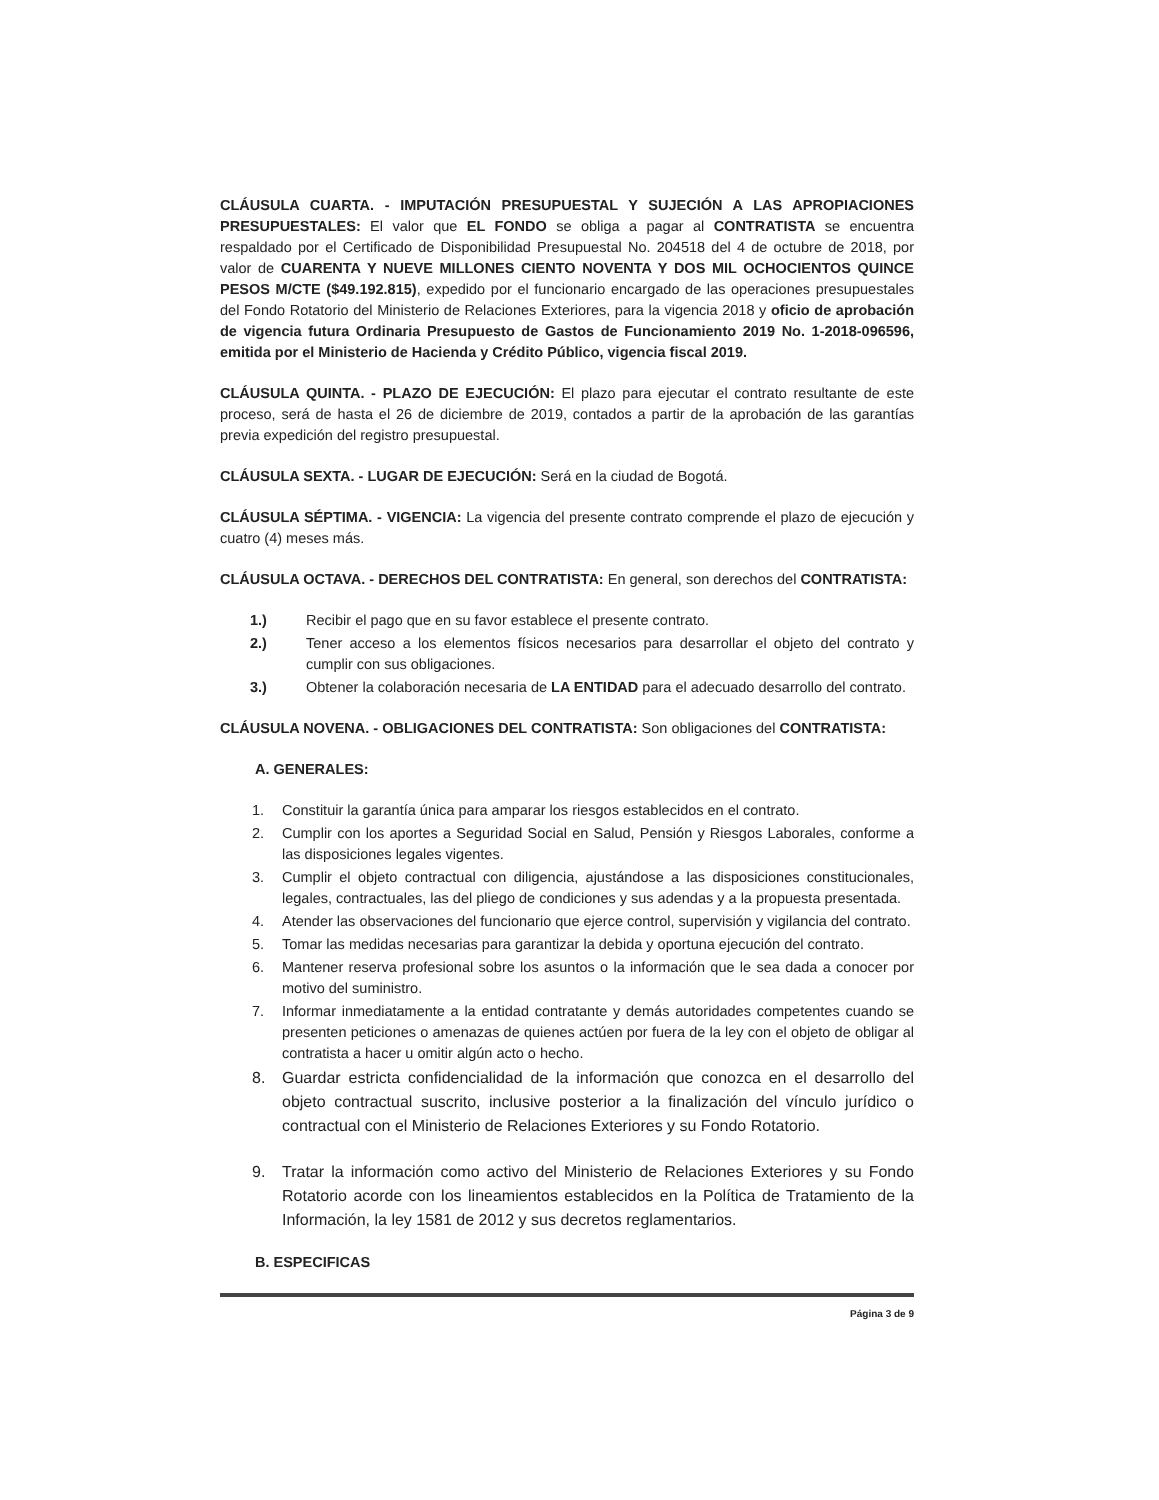CLÁUSULA CUARTA. - IMPUTACIÓN PRESUPUESTAL Y SUJECIÓN A LAS APROPIACIONES PRESUPUESTALES: El valor que EL FONDO se obliga a pagar al CONTRATISTA se encuentra respaldado por el Certificado de Disponibilidad Presupuestal No. 204518 del 4 de octubre de 2018, por valor de CUARENTA Y NUEVE MILLONES CIENTO NOVENTA Y DOS MIL OCHOCIENTOS QUINCE PESOS M/CTE ($49.192.815), expedido por el funcionario encargado de las operaciones presupuestales del Fondo Rotatorio del Ministerio de Relaciones Exteriores, para la vigencia 2018 y oficio de aprobación de vigencia futura Ordinaria Presupuesto de Gastos de Funcionamiento 2019 No. 1-2018-096596, emitida por el Ministerio de Hacienda y Crédito Público, vigencia fiscal 2019.
CLÁUSULA QUINTA. - PLAZO DE EJECUCIÓN: El plazo para ejecutar el contrato resultante de este proceso, será de hasta el 26 de diciembre de 2019, contados a partir de la aprobación de las garantías previa expedición del registro presupuestal.
CLÁUSULA SEXTA. - LUGAR DE EJECUCIÓN: Será en la ciudad de Bogotá.
CLÁUSULA SÉPTIMA. - VIGENCIA: La vigencia del presente contrato comprende el plazo de ejecución y cuatro (4) meses más.
CLÁUSULA OCTAVA. - DERECHOS DEL CONTRATISTA: En general, son derechos del CONTRATISTA:
1.) Recibir el pago que en su favor establece el presente contrato.
2.) Tener acceso a los elementos físicos necesarios para desarrollar el objeto del contrato y cumplir con sus obligaciones.
3.) Obtener la colaboración necesaria de LA ENTIDAD para el adecuado desarrollo del contrato.
CLÁUSULA NOVENA. - OBLIGACIONES DEL CONTRATISTA: Son obligaciones del CONTRATISTA:
A. GENERALES:
1. Constituir la garantía única para amparar los riesgos establecidos en el contrato.
2. Cumplir con los aportes a Seguridad Social en Salud, Pensión y Riesgos Laborales, conforme a las disposiciones legales vigentes.
3. Cumplir el objeto contractual con diligencia, ajustándose a las disposiciones constitucionales, legales, contractuales, las del pliego de condiciones y sus adendas y a la propuesta presentada.
4. Atender las observaciones del funcionario que ejerce control, supervisión y vigilancia del contrato.
5. Tomar las medidas necesarias para garantizar la debida y oportuna ejecución del contrato.
6. Mantener reserva profesional sobre los asuntos o la información que le sea dada a conocer por motivo del suministro.
7. Informar inmediatamente a la entidad contratante y demás autoridades competentes cuando se presenten peticiones o amenazas de quienes actúen por fuera de la ley con el objeto de obligar al contratista a hacer u omitir algún acto o hecho.
8. Guardar estricta confidencialidad de la información que conozca en el desarrollo del objeto contractual suscrito, inclusive posterior a la finalización del vínculo jurídico o contractual con el Ministerio de Relaciones Exteriores y su Fondo Rotatorio.
9. Tratar la información como activo del Ministerio de Relaciones Exteriores y su Fondo Rotatorio acorde con los lineamientos establecidos en la Política de Tratamiento de la Información, la ley 1581 de 2012 y sus decretos reglamentarios.
B. ESPECIFICAS
Página 3 de 9